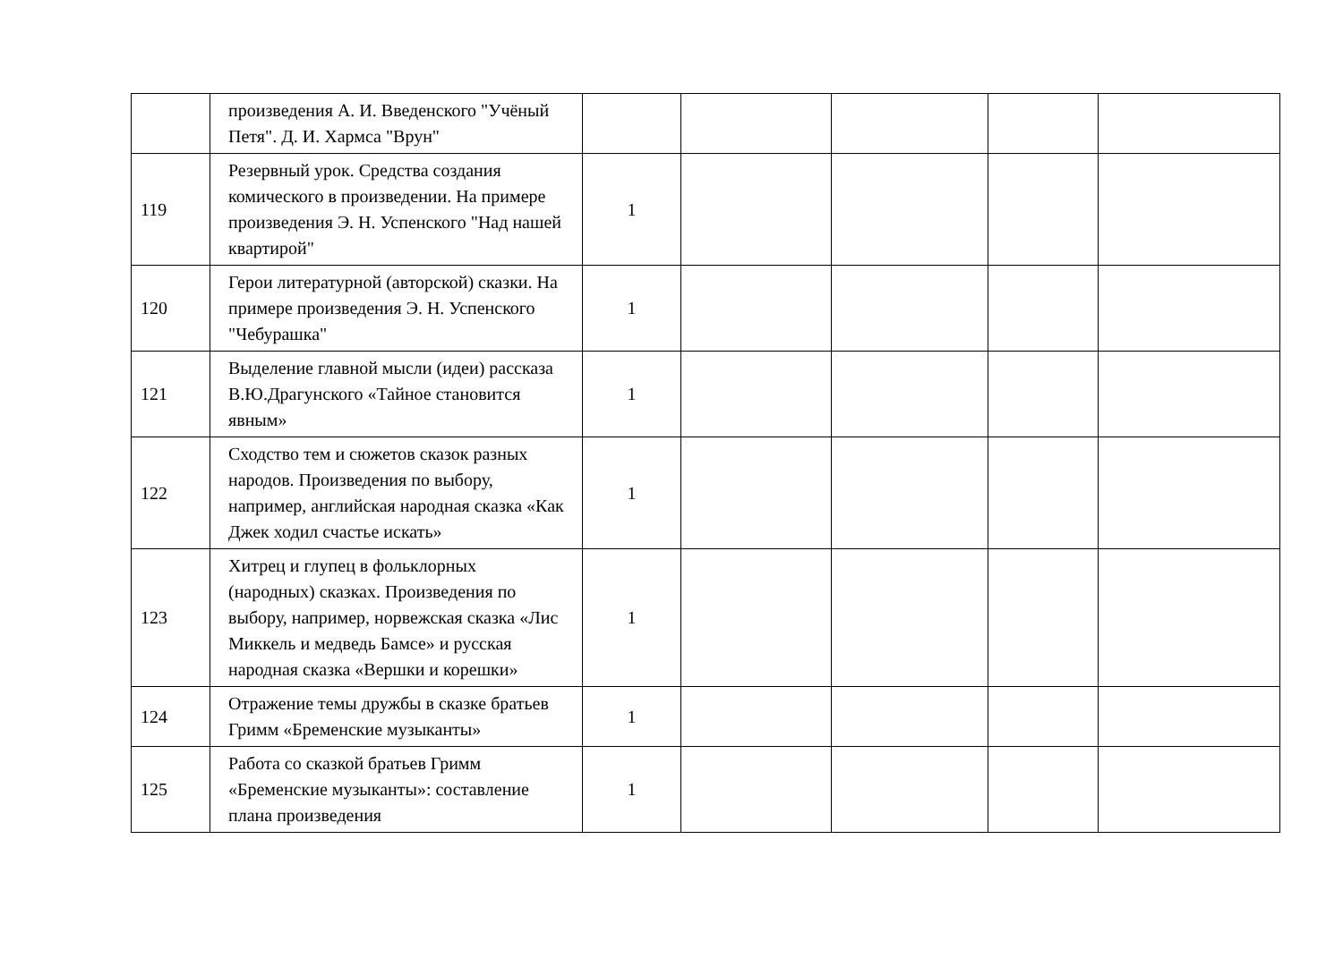| | произведения А. И. Введенского "Учёный Петя". Д. И. Хармса "Врун" | | | | | |
| 119 | Резервный урок. Средства создания комического в произведении. На примере произведения Э. Н. Успенского "Над нашей квартирой" | 1 | | | | |
| 120 | Герои литературной (авторской) сказки. На примере произведения Э. Н. Успенского "Чебурашка" | 1 | | | | |
| 121 | Выделение главной мысли (идеи) рассказа В.Ю.Драгунского «Тайное становится явным» | 1 | | | | |
| 122 | Сходство тем и сюжетов сказок разных народов. Произведения по выбору, например, английская народная сказка «Как Джек ходил счастье искать» | 1 | | | | |
| 123 | Хитрец и глупец в фольклорных (народных) сказках. Произведения по выбору, например, норвежская сказка «Лис Миккель и медведь Бамсе» и русская народная сказка «Вершки и корешки» | 1 | | | | |
| 124 | Отражение темы дружбы в сказке братьев Гримм «Бременские музыканты» | 1 | | | | |
| 125 | Работа со сказкой братьев Гримм «Бременские музыканты»: составление плана произведения | 1 | | | | |